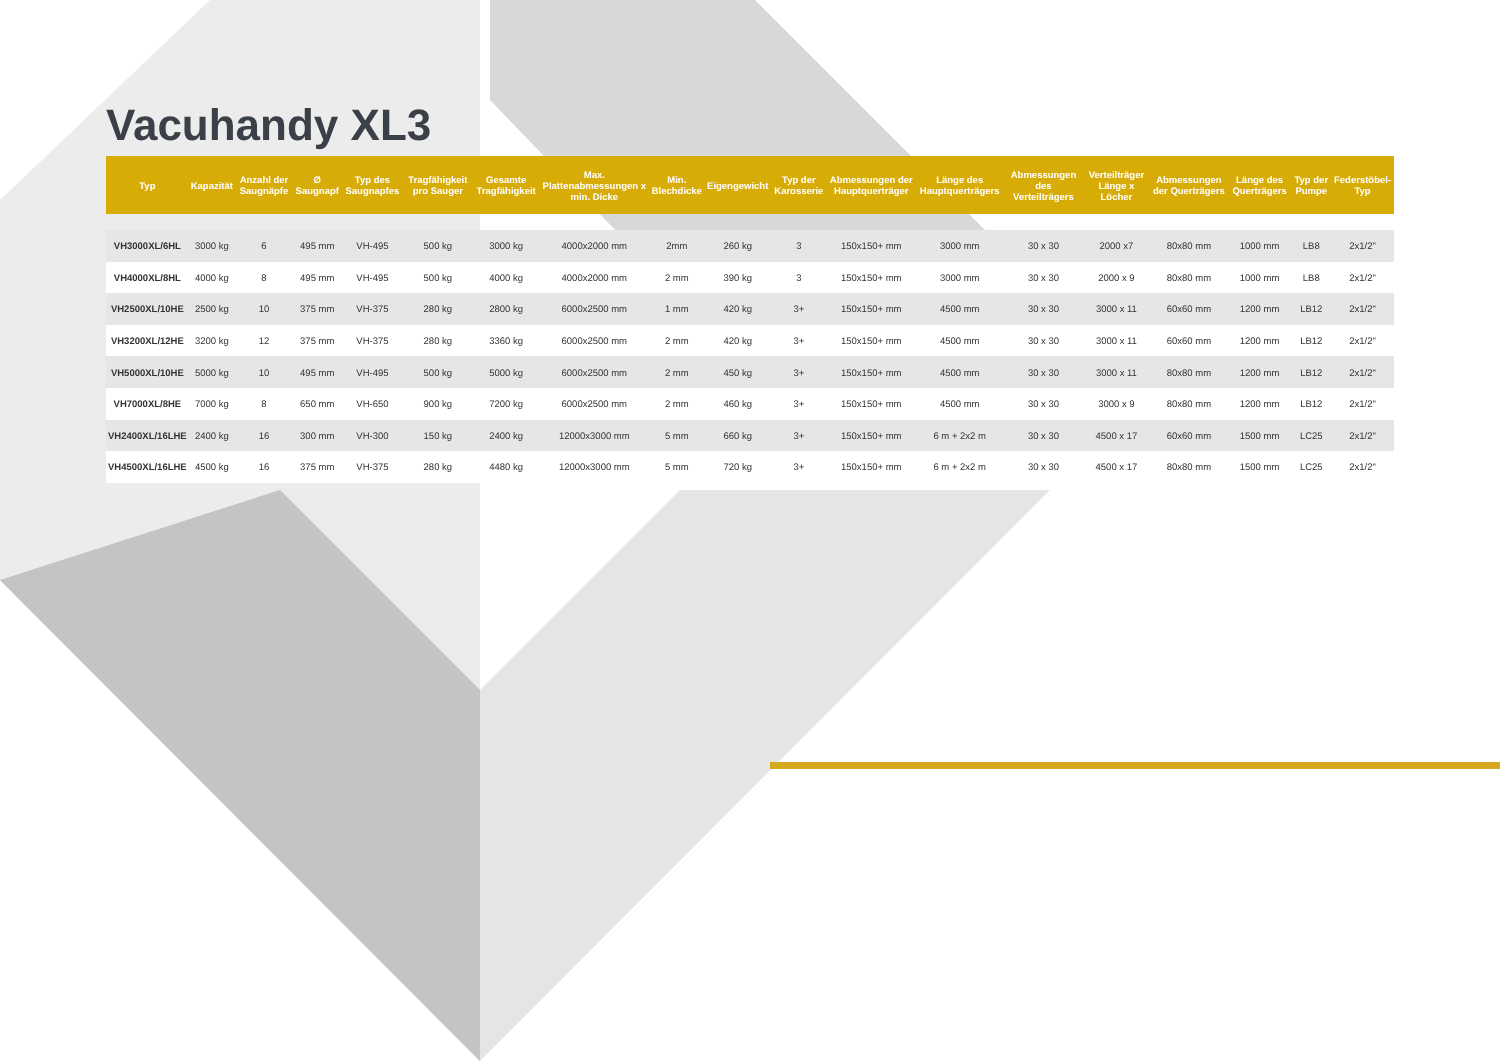Vacuhandy XL3
| Typ | Kapazität | Anzahl der Saugnäpfe | Ø Saugnapf | Typ des Saugnapfes | Tragfähigkeit pro Sauger | Gesamte Tragfähigkeit | Max. Plattenabmessungen x min. Dicke | Min. Blechdicke | Eigengewicht | Typ der Karosserie | Abmessungen der Hauptquerträger | Länge des Hauptquerträgers | Abmessungen des Verteilträgers | Verteilträger Länge x Löcher | Abmessungen der Querträgers | Länge des Querträgers | Typ der Pumpe | Federstöbel-Typ |
| --- | --- | --- | --- | --- | --- | --- | --- | --- | --- | --- | --- | --- | --- | --- | --- | --- | --- | --- |
| VH3000XL/6HL | 3000 kg | 6 | 495 mm | VH-495 | 500 kg | 3000 kg | 4000x2000 mm | 2mm | 260 kg | 3 | 150x150+ mm | 3000 mm | 30 x 30 | 2000 x7 | 80x80 mm | 1000 mm | LB8 | 2x1/2" |
| VH4000XL/8HL | 4000 kg | 8 | 495 mm | VH-495 | 500 kg | 4000 kg | 4000x2000 mm | 2 mm | 390 kg | 3 | 150x150+ mm | 3000 mm | 30 x 30 | 2000 x 9 | 80x80 mm | 1000 mm | LB8 | 2x1/2" |
| VH2500XL/10HE | 2500 kg | 10 | 375 mm | VH-375 | 280 kg | 2800 kg | 6000x2500 mm | 1 mm | 420 kg | 3+ | 150x150+ mm | 4500 mm | 30 x 30 | 3000 x 11 | 60x60 mm | 1200 mm | LB12 | 2x1/2" |
| VH3200XL/12HE | 3200 kg | 12 | 375 mm | VH-375 | 280 kg | 3360 kg | 6000x2500 mm | 2 mm | 420 kg | 3+ | 150x150+ mm | 4500 mm | 30 x 30 | 3000 x 11 | 60x60 mm | 1200 mm | LB12 | 2x1/2" |
| VH5000XL/10HE | 5000 kg | 10 | 495 mm | VH-495 | 500 kg | 5000 kg | 6000x2500 mm | 2 mm | 450 kg | 3+ | 150x150+ mm | 4500 mm | 30 x 30 | 3000 x 11 | 80x80 mm | 1200 mm | LB12 | 2x1/2" |
| VH7000XL/8HE | 7000 kg | 8 | 650 mm | VH-650 | 900 kg | 7200 kg | 6000x2500 mm | 2 mm | 460 kg | 3+ | 150x150+ mm | 4500 mm | 30 x 30 | 3000 x 9 | 80x80 mm | 1200 mm | LB12 | 2x1/2" |
| VH2400XL/16LHE | 2400 kg | 16 | 300 mm | VH-300 | 150 kg | 2400 kg | 12000x3000 mm | 5 mm | 660 kg | 3+ | 150x150+ mm | 6 m + 2x2 m | 30 x 30 | 4500 x 17 | 60x60 mm | 1500 mm | LC25 | 2x1/2" |
| VH4500XL/16LHE | 4500 kg | 16 | 375 mm | VH-375 | 280 kg | 4480 kg | 12000x3000 mm | 5 mm | 720 kg | 3+ | 150x150+ mm | 6 m + 2x2 m | 30 x 30 | 4500 x 17 | 80x80 mm | 1500 mm | LC25 | 2x1/2" |